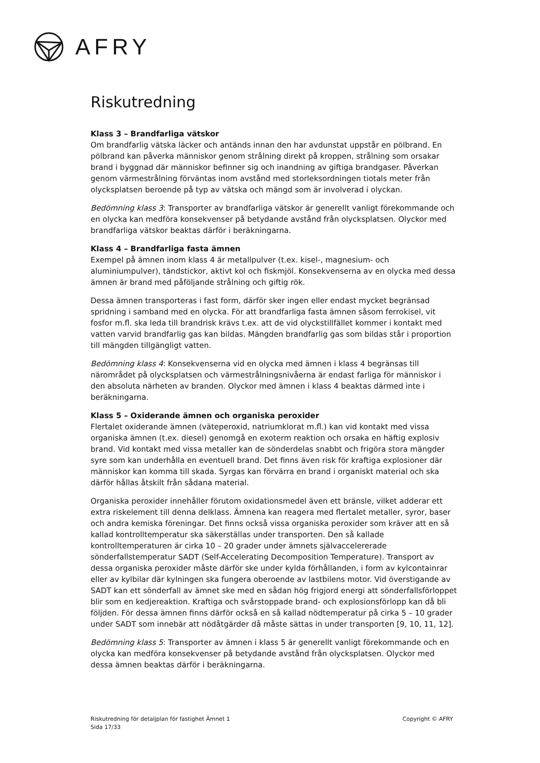AFRY
Riskutredning
Klass 3 – Brandfarliga vätskor
Om brandfarlig vätska läcker och antänds innan den har avdunstat uppstår en pölbrand. En pölbrand kan påverka människor genom strålning direkt på kroppen, strålning som orsakar brand i byggnad där människor befinner sig och inandning av giftiga brandgaser. Påverkan genom värmestrålning förväntas inom avstånd med storleksordningen tiotals meter från olycksplatsen beroende på typ av vätska och mängd som är involverad i olyckan.
Bedömning klass 3: Transporter av brandfarliga vätskor är generellt vanligt förekommande och en olycka kan medföra konsekvenser på betydande avstånd från olycksplatsen. Olyckor med brandfarliga vätskor beaktas därför i beräkningarna.
Klass 4 – Brandfarliga fasta ämnen
Exempel på ämnen inom klass 4 är metallpulver (t.ex. kisel-, magnesium- och aluminiumpulver), tändstickor, aktivt kol och fiskmjöl. Konsekvenserna av en olycka med dessa ämnen är brand med påföljande strålning och giftig rök.
Dessa ämnen transporteras i fast form, därför sker ingen eller endast mycket begränsad spridning i samband med en olycka. För att brandfarliga fasta ämnen såsom ferrokisel, vit fosfor m.fl. ska leda till brandrisk krävs t.ex. att de vid olyckstillfället kommer i kontakt med vatten varvid brandfarlig gas kan bildas. Mängden brandfarlig gas som bildas står i proportion till mängden tillgängligt vatten.
Bedömning klass 4: Konsekvenserna vid en olycka med ämnen i klass 4 begränsas till närområdet på olycksplatsen och värmestrålningsnivåerna är endast farliga för människor i den absoluta närheten av branden. Olyckor med ämnen i klass 4 beaktas därmed inte i beräkningarna.
Klass 5 – Oxiderande ämnen och organiska peroxider
Flertalet oxiderande ämnen (väteperoxid, natriumklorat m.fl.) kan vid kontakt med vissa organiska ämnen (t.ex. diesel) genomgå en exoterm reaktion och orsaka en häftig explosiv brand. Vid kontakt med vissa metaller kan de sönderdelas snabbt och frigöra stora mängder syre som kan underhålla en eventuell brand. Det finns även risk för kraftiga explosioner där människor kan komma till skada. Syrgas kan förvärra en brand i organiskt material och ska därför hållas åtskilt från sådana material.
Organiska peroxider innehåller förutom oxidationsmedel även ett bränsle, vilket adderar ett extra riskelement till denna delklass. Ämnena kan reagera med flertalet metaller, syror, baser och andra kemiska föreningar. Det finns också vissa organiska peroxider som kräver att en så kallad kontrolltemperatur ska säkerställas under transporten. Den så kallade kontrolltemperaturen är cirka 10 – 20 grader under ämnets självaccelererade sönderfallstemperatur SADT (Self-Accelerating Decomposition Temperature). Transport av dessa organiska peroxider måste därför ske under kylda förhållanden, i form av kylcontainrar eller av kylbilar där kylningen ska fungera oberoende av lastbilens motor. Vid överstigande av SADT kan ett sönderfall av ämnet ske med en sådan hög frigjord energi att sönderfallsförloppet blir som en kedjereaktion. Kraftiga och svårstoppade brand- och explosionsförlopp kan då bli följden. För dessa ämnen finns därför också en så kallad nödtemperatur på cirka 5 – 10 grader under SADT som innebär att nödåtgärder då måste sättas in under transporten [9, 10, 11, 12].
Bedömning klass 5: Transporter av ämnen i klass 5 är generellt vanligt förekommande och en olycka kan medföra konsekvenser på betydande avstånd från olycksplatsen. Olyckor med dessa ämnen beaktas därför i beräkningarna.
Riskutredning för detaljplan för fastighet Ämnet 1
Sida 17/33
Copyright © AFRY